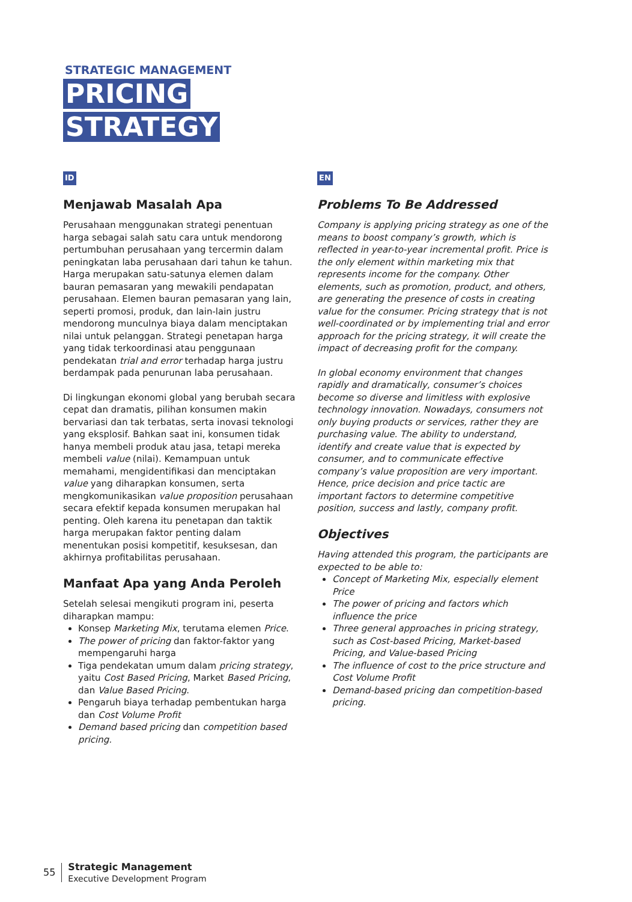STRATEGIC MANAGEMENT
PRICING
STRATEGY
ID
Menjawab Masalah Apa
Perusahaan menggunakan strategi penentuan harga sebagai salah satu cara untuk mendorong pertumbuhan perusahaan yang tercermin dalam peningkatan laba perusahaan dari tahun ke tahun. Harga merupakan satu-satunya elemen dalam bauran pemasaran yang mewakili pendapatan perusahaan. Elemen bauran pemasaran yang lain, seperti promosi, produk, dan lain-lain justru mendorong munculnya biaya dalam menciptakan nilai untuk pelanggan. Strategi penetapan harga yang tidak terkoordinasi atau penggunaan pendekatan trial and error terhadap harga justru berdampak pada penurunan laba perusahaan.
Di lingkungan ekonomi global yang berubah secara cepat dan dramatis, pilihan konsumen makin bervariasi dan tak terbatas, serta inovasi teknologi yang eksplosif. Bahkan saat ini, konsumen tidak hanya membeli produk atau jasa, tetapi mereka membeli value (nilai). Kemampuan untuk memahami, mengidentifikasi dan menciptakan value yang diharapkan konsumen, serta mengkomunikasikan value proposition perusahaan secara efektif kepada konsumen merupakan hal penting. Oleh karena itu penetapan dan taktik harga merupakan faktor penting dalam menentukan posisi kompetitif, kesuksesan, dan akhirnya profitabilitas perusahaan.
Manfaat Apa yang Anda Peroleh
Setelah selesai mengikuti program ini, peserta diharapkan mampu:
Konsep Marketing Mix, terutama elemen Price.
The power of pricing dan faktor-faktor yang mempengaruhi harga
Tiga pendekatan umum dalam pricing strategy, yaitu Cost Based Pricing, Market Based Pricing, dan Value Based Pricing.
Pengaruh biaya terhadap pembentukan harga dan Cost Volume Profit
Demand based pricing dan competition based pricing.
EN
Problems To Be Addressed
Company is applying pricing strategy as one of the means to boost company’s growth, which is reflected in year-to-year incremental profit. Price is the only element within marketing mix that represents income for the company. Other elements, such as promotion, product, and others, are generating the presence of costs in creating value for the consumer. Pricing strategy that is not well-coordinated or by implementing trial and error approach for the pricing strategy, it will create the impact of decreasing profit for the company.
In global economy environment that changes rapidly and dramatically, consumer’s choices become so diverse and limitless with explosive technology innovation. Nowadays, consumers not only buying products or services, rather they are purchasing value. The ability to understand, identify and create value that is expected by consumer, and to communicate effective company’s value proposition are very important. Hence, price decision and price tactic are important factors to determine competitive position, success and lastly, company profit.
Objectives
Having attended this program, the participants are expected to be able to:
Concept of Marketing Mix, especially element Price
The power of pricing and factors which influence the price
Three general approaches in pricing strategy, such as Cost-based Pricing, Market-based Pricing, and Value-based Pricing
The influence of cost to the price structure and Cost Volume Profit
Demand-based pricing dan competition-based pricing.
55
Strategic Management
Executive Development Program